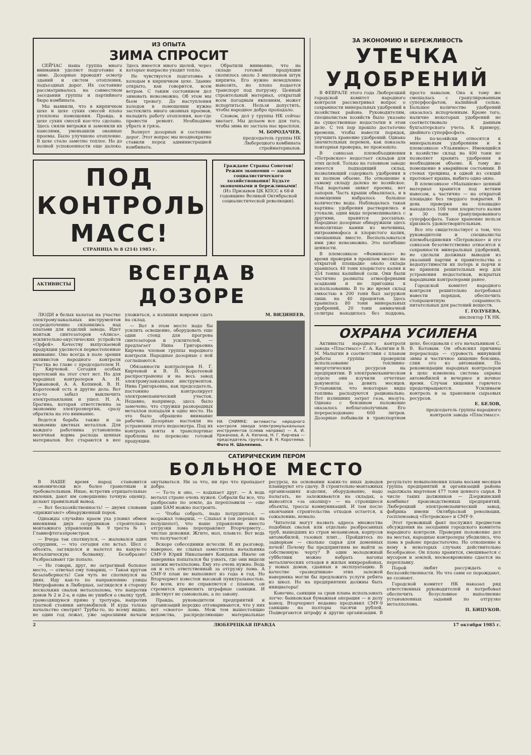ИЗ ОПЫТА
ЗИМА СПРОСИТ
СЕЙЧАС наша группа много внимания уделяет подготовке к зиме. Дозорные проводят осмотр зданий и систем отопления, подъездных дорог. Их состояние рассматривалось на совместном заседании группы и партийного бюро комбината.
Мы выявили, что в кирпичном цехе и цехе сухих смесей плохо утеплены помещения. Правда, в цехе сухих смесей кое-что сделано. Здесь сняли витражи и заменили их панелями, уменьшили оконные проемы. Было улучшено отопление. В цехе стало заметно теплее. Но до полной успокоенности еще далеко. Здесь имеется много щелей, через которые напрасно уходит тепло.
Не чувствуется подготовка к холодам в кирпичном цехе. Здание открыто, как говорится, всем ветрам. С таким состоянием дел зимовать невозможно. Об этом мы бьем тревогу. До наступления холодов в помещении нужно застеклить много оконных проемов, наладить работу отопления, кое-где провести ремонт. Необходимо убрать и грязь.
Волнует дозорных и состояние дорог. Этот вопрос мы неоднократно ставили перед администрацией комбината.
Обратили внимание, что на складе готовой продукции скопилось около 3 миллионов штук кирпича. Его нужно немедленно вывозить, но плохо подается транспорт под погрузку. Ценный строительный материал, открытый всем погодным явлениям, может испортиться. Нельзя допустить, чтобы народное добро пропадало.
Словом, дел у группы НК сейчас хватает. Мы делаем все для того, чтобы зима не застала нас врасплох.
М. БОРОДАЧЕВ,
председатель группы НК Люберецкого комбината стройматериалов.
ПОД КОНТРОЛЬ МАСС!
СТРАНИЦА № 8 (214) 1985 г.
Граждане Страны Советов! Режим экономии — закон социалистического хозяйствования! Будьте экономными и бережливыми!
(Из Призывов ЦК КПСС к 68-й годовщине Великой Октябрьской социалистической революции).
АКТИВИСТЫ
ВСЕГДА В ДОЗОРЕ
ЛЮДИ в белых халатах на участке электромузыкальных инструментов сосредоточенно склонились над платами для изделий завода. Идет монтаж синтезаторов «Алиса», усилительно-акустических устройств «Орфей». Качеству выпускаемой продукции уделяется первостепенное внимание. Оно всегда в поле зрения активистов народного контроля участка во главе с председателем Н. Г. Кирчевой. Сегодня особых претензий на этот счет нет. Но для народных контролеров А. И. Уржановой, А. А. Кепиной, В. Н. Коротеевой есть и другие дела. Вот кто-то забыл выключить электропаяльник и ушел. Н. А. Брагина, которая ответственна за экономию электроэнергии, сразу обратила на это внимание.
Ведется борьба также и за экономию цветных металлов. Для каждого работника установлена месячная норма расхода ценных материалов. Все стараются в нее уложиться, а излишки вовремя сдать на склад.
— Вот в этом месте надо бы усилить освещение, оборудовать еще один стенд для прогрева синтезаторов и усилителей, — предлагает Нина Григорьевна Кирчева членам группы народного контроля. Народные дозорные с ней соглашаются.
Обязанности контролеров Н. Г. Кирчевой и В. Н. Коротеевой распространены и на весь завод электромузыкальных инструментов. Нина Григорьевна, как председатель, постоянно контролирует электромеханический участок. Недавно, например, здесь было замечено, что стружки разнородных металлов попадали в одно место. На это было обращено внимание рабочих. Дозорные настояли на устранении этого недосмотра. Под их контроль взяты и транспортные проблемы по перевозке готовой продукции.
М. ВИДИНЕЕВ.
НА СНИМКЕ: активисты народного контроля завода электромузыкальных инструментов (слева направо) — А. И. Уржанова, А. А. Кепина, Н. Г. Кирчева — председатель группы и В. Н. Коротеева. Фото Н. Шаляпина.
ЗА ЭКОНОМИЮ И БЕРЕЖЛИВОСТЬ
УТЕЧКА УДОБРЕНИЙ
В ФЕВРАЛЕ этого года Люберецкий городской комитет народного контроля рассматривал вопрос о сохранности минеральных удобрений в хозяйствах района. Руководителям, специалистам хозяйств было указано на существенные недостатки в этом деле. С тех пор прошло достаточно времени, чтобы навести порядок, улучшить хранение удобрений. Однако значительных перемен, как показала повторная проверка, не произошло.
В совхозах племобъединения «Петровское» недостает складов для этих целей. Только на головном заводе имеется подходящий склад, позволяющий содержать удобрения в их полном объеме. Но отношение к самому складу далеко не хозяйское. Над воротами зияют проемы, нет запоров. Часть крыши обвалилась, и в помещении набралось большое количество воды. Наблюдалась такая картина: удобрения растворялись и утекали, одни виды перемешивались с другими, хранятся россыпью. Народные дозорные обнаружили здесь монолитные камни из мочевины, нитроаммофоса и хлористого калия, смешанных вместе. Воспользоваться ими уже невозможно. Это погибшие ценности.
В племсовхозе «Фоминское» во время проверки в прошлом месяце на открытой площадке около склада хранилось 40 тонн хлористого калия и 254 тонны калийной соли. Они были частично размыты атмосферными осадками и не пригодны к использованию. В то же время склад емкостью в 200 тонн был загружен лишь на 40 процентов. Здесь хранилось 80 тонн минеральных удобрений, 20 тонн аммиачной селитры находилось без поддона, просто навалом. Она к тому же смешалась с гранулированным суперфосфатом, калийной солью. Большое количество удобрений оказалось испорченным. Кроме того, наличие некоторых удобрений не соответствовало данным бухгалтерского учета. К примеру, двойного суперфосфата.
Не по-хозяйски относятся к минеральным удобрениям и в племсовхозе «Ульянино». Имеющийся в хозяйстве склад на 400 тонн не позволяет хранить удобрения в необходимом объеме. К тому же помещение в аварийном состоянии. В стенах трещины, в одной из секций протекает крыша, выбито одно окно.
В племсовхозе «Малышево» ценный материал хранится под ветхим навесом, а частично — на открытой площадке без твердого покрытия. В день проверки на площадке находилось 108 тонн хлористого калия и 30 тонн гранулированного суперфосфата. Такое хранение нельзя признать удовлетворительным.
Все это свидетельствует о том, что руководители и специалисты племобъединения «Петровское» и его совхозов безответственно относятся к сохранности минеральных удобрений, не сделали должных выводов из указаний партии и правительства о недопустимости их потерь и порчи и не приняли решительных мер для устранения недостатков, вскрытых народными контролерами ранее.
Городской комитет народного контроля решительно потребовал навести порядок, обеспечить стопроцентную сохранность питательных для растений веществ.
Г. ГОЛУБЕВА,
инспектор ГК НК.
ОХРАНА УСИЛЕНА
Активисты народного контроля завода «Пластмасс» Г. А. Калягин и В. М. Малыгин в соответствии с планом работы группы проверили использование топливно-энергетических ресурсов на предприятии. В электромеханическом отделе они изучили отчетные документы за девять месяцев. Установили, что некоторые виды топлива расходуются рационально. Нет излишних затрат газа, мазута. Однако с бензином положение оказалось неблагополучным. Его перерасходовано 600 литров. Дозорные побывали в транспортном цехе, беседовали с его начальником С. В. Котовым. Он объяснил причины перерасхода — суровость минувшей зимы и частичное хищение бензина, слив его из автомашин. По рекомендации народных контролеров в цехе изменена система охраны автомобилей в вечернее и ночное время. Случаи хищения горючего предотвращаются. Усиливаем контроль и за хранением сырьевых ресурсов.
Е. БЕЛОВ,
председатель группы народного контроля завода «Пластмасс».
САТИРИЧЕСКИМ ПЕРОМ
БОЛЬНОЕ МЕСТО
В НАШЕ время народ становится экономически все более грамотным и требовательным. Иные, встретив отрицательные явления, дают им совершенно точную оценку, делают правильный вывод.
— Вот бесхозяйственность! — двумя словами «прижигают» обнаруженный порок.
Однажды случайно краем уха уловил обмен мнениями двух сотрудников строительно-монтажного управления № 9 треста № 1 Главнефтегазпромстроя.
— Вчера так споткнулся, — жаловался один сотрудник, — что сегодня еле встал. Шел с объекта, загляделся и налетел на какую-то металлическую болванку. Безобразие! Разбрасывают где попало.
— Не говори, друг, не затрагивай больное место, — отвечал ему товарищ. — Такая кругом безалаберность! Сам чуть не споткнулся на днях. Иду как-то по направлению улицы Митрофанова в Люберцах, загляделся в сторону нескольких свалок металлолома, что напротив домов № 2 и 2-а, и едва не ушибся о свалку труб, громоздящуюся прямо у тротуара, напротив платной стоянки автомобилей. И куда только начальство смотрит! Трубы-то, по всему видно, не один год лежат, уже заросшими начали окутываться. Ни за что, ни про что пропадает добро.
— То-то и оно, — вздыхает друг. — А ведь металл стране очень нужен. Собрали бы все, что разбросано по земле, да переплавили — еще один БАМ можно построить.
— Чтобы собрать, надо потрудиться, — возражал товарищ. — Слыхал я (он перешел на полушепот), что наше управление вместо отгрузки лома переправляет Вторчермету... чистые денежки. Жгите, мол, плавьте. Вот ведь что получается!
Вскоре собеседники исчезли. И их разговор, наверное, не слыхал заместитель начальника СМУ-9 Юрий Николаевич Кондаков. Иначе он наверняка попытался бы узнать, где они видели залежи металлолома. Ему это очень нужно. Ведь он и есть ответственный за отгрузку лома. А СМУ-9 план не выполняет из года в год. Но Вторчермет известен высокой пунктуальностью. Ко всем, кто не справляется с планом, он стремится применить штрафные санкции. И действует не самовольно, а по закону.
Правда, руководители предприятий и организаций нередко отговариваются, что у них нет «своего» лома. Меж тем вышестоящие ведомства, распределяющие материальные ресурсы, на основании каких-то иных доводов планируют его сдачу. В строительно-монтажных организациях изделия, оборудование, надо полагать, не залеживаются на складах, а вывозятся «за околицу» — на строящиеся объекты, трассы коммуникаций. И там после окончания строительства отходов остается, к сожалению, немало.
Читатели могут назвать адреса множества подобных свалок или отдельно разбросанных труб, вышедших из строя механизмов, корпусов автомобилей, газовых плит... Пройдитесь по задворкам — сколько сырья для доменных печей! Почему бы предприятиям не выйти за собственную черту? В один молодежный субботник можно набрать вагоны металлических отходов в жилых микрорайонах, у новых домов, сданных в эксплуатацию. В качестве «разведчиков» этих залежей наверняка могли бы предложить услуги ребята из школ. Но на предприятиях должны быть инициаторы!
Конечно, санкции за срыв плана использовать легче: банковская бумажная операция — и делу конец. Вторчермет недавно предъявил СМУ-9 санкцию на полторы тысячи рублей. Подвергаются штрафу и другие организации. В результате невыполнения плана восьми месяцев группа предприятий и организаций района задолжала мартенам 477 тонн ценного сырья. В числе таких должников — Дзержинский комбинат производственных предприятий, Люберецкий электромеханический завод, фабрика имени Октябрьской революции, госплемзавод «Петровское» и СМУ-9.
Этот тревожный факт послужил предметом обсуждения на заседании городского комитета народного контроля. Проверяя положение дел на местах, народные контролеры убедились, что лома в районе предостаточно. Но отношение к нему в некоторых случаях действительно безобразное. Он плохо хранится, смешивается с мусором и землей, несвоевременно сдается на переплавку.
Порой любят рассуждать о бесхозяйственности. Но что сами ее порождают, не сознают.
Городской комитет НК наказал ряд ответственных руководителей и потребовал обеспечить безусловное выполнение установленных заданий по отгрузке металлолома.
П. БИЦУКОВ.
2 ЛЮБЕРЕЦКАЯ ПРАВДА 17 октября 1985 г.